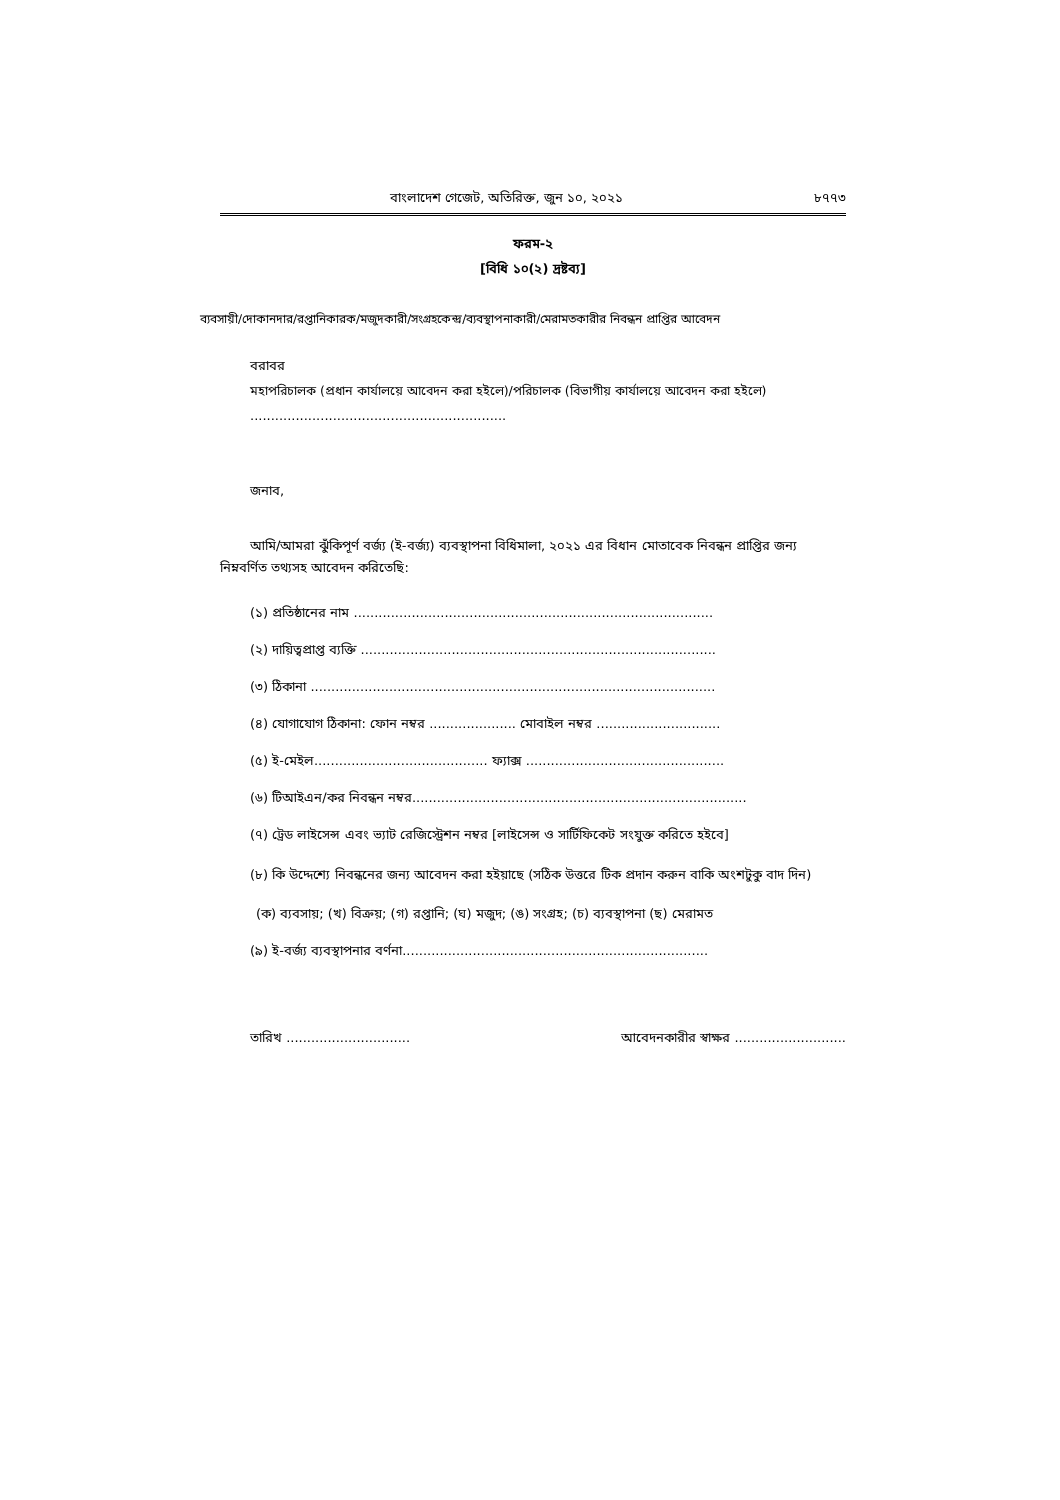বাংলাদেশ গেজেট, অতিরিক্ত, জুন ১০, ২০২১ ৮৭৭৩
ফরম-২
[বিধি ১০(২) দ্রষ্টব্য]
ব্যবসায়ী/দোকানদার/রপ্তানিকারক/মজুদকারী/সংগ্রহকেন্দ্র/ব্যবস্থাপনাকারী/মেরামতকারীর নিবন্ধন প্রাপ্তির আবেদন
বরাবর
মহাপরিচালক (প্রধান কার্যালয়ে আবেদন করা হইলে)/পরিচালক (বিভাগীয় কার্যালয়ে আবেদন করা হইলে)
..............................................................
জনাব,
আমি/আমরা ঝুঁকিপূর্ণ বর্জ্য (ই-বর্জ্য) ব্যবস্থাপনা বিধিমালা, ২০২১ এর বিধান মোতাবেক নিবন্ধন প্রাপ্তির জন্য নিম্নবর্ণিত তথ্যসহ আবেদন করিতেছি:
(১) প্রতিষ্ঠানের নাম .......................................................................................
(২) দায়িত্বপ্রাপ্ত ব্যক্তি ......................................................................................
(৩) ঠিকানা ..................................................................................................
(৪) যোগাযোগ ঠিকানা: ফোন নম্বর ..................... মোবাইল নম্বর ..............................
(৫) ই-মেইল.......................................... ফ্যাক্স ................................................
(৬) টিআইএন/কর নিবন্ধন নম্বর.................................................................................
(৭) ট্রেড লাইসেন্স এবং ভ্যাট রেজিস্ট্রেশন নম্বর [লাইসেন্স ও সার্টিফিকেট সংযুক্ত করিতে হইবে]
(৮) কি উদ্দেশ্যে নিবন্ধনের জন্য আবেদন করা হইয়াছে (সঠিক উত্তরে টিক প্রদান করুন বাকি অংশটুকু বাদ দিন)
(ক) ব্যবসায়; (খ) বিক্রয়; (গ) রপ্তানি; (ঘ) মজুদ; (ঙ) সংগ্রহ; (চ) ব্যবস্থাপনা (ছ) মেরামত
(৯) ই-বর্জ্য ব্যবস্থাপনার বর্ণনা..........................................................................
তারিখ .............................. আবেদনকারীর স্বাক্ষর ...........................